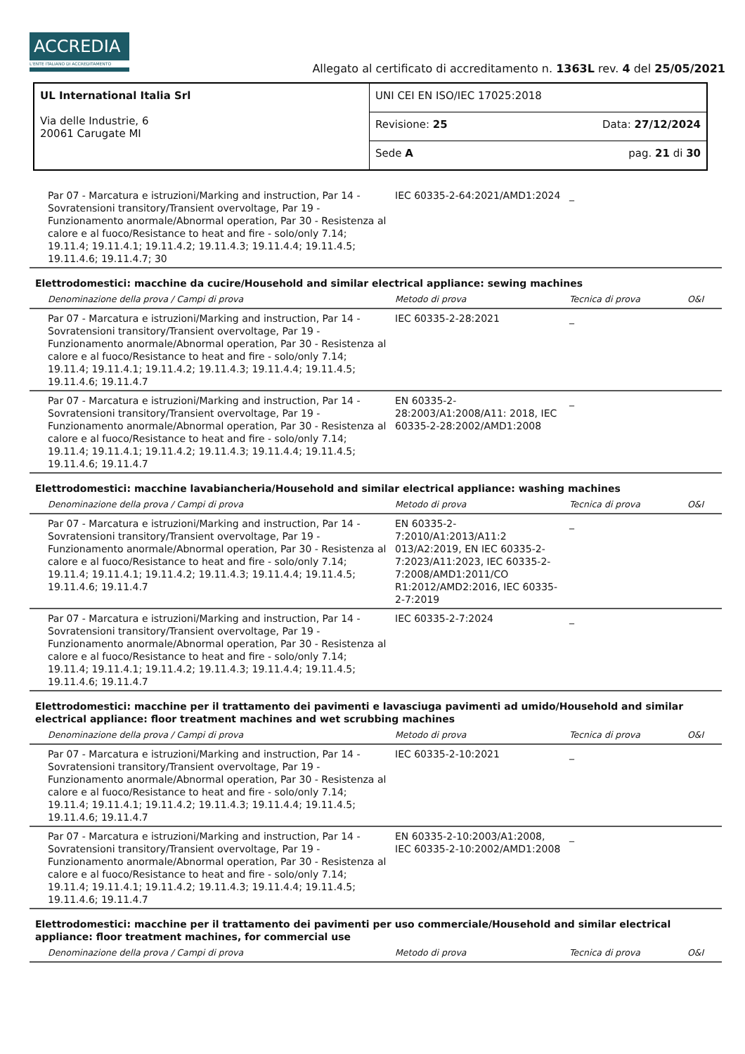ACCREDIA
L'ENTE ITALIANO DI ACCREDITAMENTO
Allegato al certificato di accreditamento n. 1363L rev. 4 del 25/05/2021
| UL International Italia Srl Via delle Industrie, 6 20061 Carugate MI | UNI CEI EN ISO/IEC 17025:2018 | |
| | Revisione: 25 | Data: 27/12/2024 |
| | Sede A | pag. 21 di 30 |
| Par 07 - Marcatura e istruzioni/Marking and instruction, Par 14 - Sovratensioni transitory/Transient overvoltage, Par 19 - Funzionamento anormale/Abnormal operation, Par 30 - Resistenza al calore e al fuoco/Resistance to heat and fire - solo/only 7.14; 19.11.4; 19.11.4.1; 19.11.4.2; 19.11.4.3; 19.11.4.4; 19.11.4.5; 19.11.4.6; 19.11.4.7; 30 | IEC 60335-2-64:2021/AMD1:2024 | _ | |
| Elettrodomestici: macchine da cucire/Household and similar electrical appliance: sewing machines | | | |
| Denominazione della prova / Campi di prova | Metodo di prova | Tecnica di prova | O&I |
| Par 07 - Marcatura e istruzioni/Marking and instruction, Par 14 - Sovratensioni transitory/Transient overvoltage, Par 19 - Funzionamento anormale/Abnormal operation, Par 30 - Resistenza al calore e al fuoco/Resistance to heat and fire - solo/only 7.14; 19.11.4; 19.11.4.1; 19.11.4.2; 19.11.4.3; 19.11.4.4; 19.11.4.5; 19.11.4.6; 19.11.4.7 | IEC 60335-2-28:2021 | _ | |
| Par 07 - Marcatura e istruzioni/Marking and instruction, Par 14 - Sovratensioni transitory/Transient overvoltage, Par 19 - Funzionamento anormale/Abnormal operation, Par 30 - Resistenza al calore e al fuoco/Resistance to heat and fire - solo/only 7.14; 19.11.4; 19.11.4.1; 19.11.4.2; 19.11.4.3; 19.11.4.4; 19.11.4.5; 19.11.4.6; 19.11.4.7 | EN 60335-2-28:2003/A1:2008/A11: 2018, IEC 60335-2-28:2002/AMD1:2008 | _ | |
| Elettrodomestici: macchine lavabiancheria/Household and similar electrical appliance: washing machines | | | |
| Denominazione della prova / Campi di prova | Metodo di prova | Tecnica di prova | O&I |
| Par 07 - Marcatura e istruzioni/Marking and instruction, Par 14 - Sovratensioni transitory/Transient overvoltage, Par 19 - Funzionamento anormale/Abnormal operation, Par 30 - Resistenza al calore e al fuoco/Resistance to heat and fire - solo/only 7.14; 19.11.4; 19.11.4.1; 19.11.4.2; 19.11.4.3; 19.11.4.4; 19.11.4.5; 19.11.4.6; 19.11.4.7 | EN 60335-2-7:2010/A1:2013/A11:2 013/A2:2019, EN IEC 60335-2-7:2023/A11:2023, IEC 60335-2-7:2008/AMD1:2011/CO R1:2012/AMD2:2016, IEC 60335-2-7:2019 | _ | |
| Par 07 - Marcatura e istruzioni/Marking and instruction, Par 14 - Sovratensioni transitory/Transient overvoltage, Par 19 - Funzionamento anormale/Abnormal operation, Par 30 - Resistenza al calore e al fuoco/Resistance to heat and fire - solo/only 7.14; 19.11.4; 19.11.4.1; 19.11.4.2; 19.11.4.3; 19.11.4.4; 19.11.4.5; 19.11.4.6; 19.11.4.7 | IEC 60335-2-7:2024 | _ | |
| Elettrodomestici: macchine per il trattamento dei pavimenti e lavasciuga pavimenti ad umido/Household and similar electrical appliance: floor treatment machines and wet scrubbing machines | | | |
| Denominazione della prova / Campi di prova | Metodo di prova | Tecnica di prova | O&I |
| Par 07 - Marcatura e istruzioni/Marking and instruction, Par 14 - Sovratensioni transitory/Transient overvoltage, Par 19 - Funzionamento anormale/Abnormal operation, Par 30 - Resistenza al calore e al fuoco/Resistance to heat and fire - solo/only 7.14; 19.11.4; 19.11.4.1; 19.11.4.2; 19.11.4.3; 19.11.4.4; 19.11.4.5; 19.11.4.6; 19.11.4.7 | IEC 60335-2-10:2021 | _ | |
| Par 07 - Marcatura e istruzioni/Marking and instruction, Par 14 - Sovratensioni transitory/Transient overvoltage, Par 19 - Funzionamento anormale/Abnormal operation, Par 30 - Resistenza al calore e al fuoco/Resistance to heat and fire - solo/only 7.14; 19.11.4; 19.11.4.1; 19.11.4.2; 19.11.4.3; 19.11.4.4; 19.11.4.5; 19.11.4.6; 19.11.4.7 | EN 60335-2-10:2003/A1:2008, IEC 60335-2-10:2002/AMD1:2008 | _ | |
| Elettrodomestici: macchine per il trattamento dei pavimenti per uso commerciale/Household and similar electrical appliance: floor treatment machines, for commercial use | | | |
| Denominazione della prova / Campi di prova | Metodo di prova | Tecnica di prova | O&I |